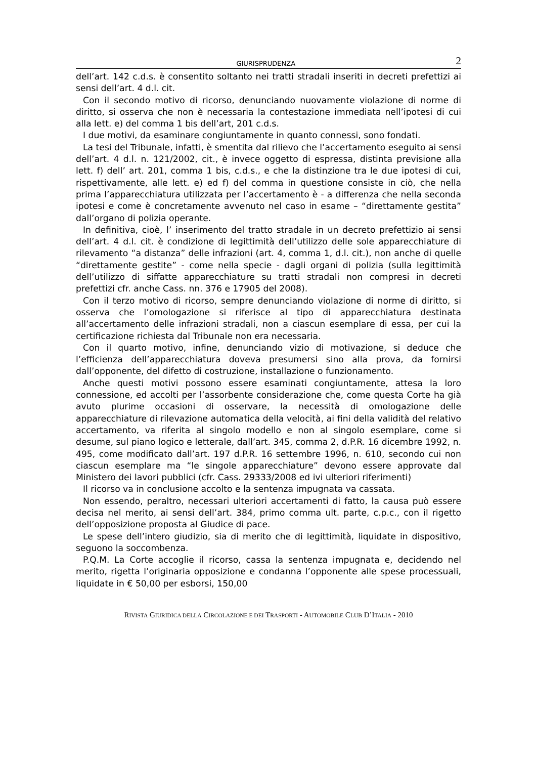GIURISPRUDENZA 2
dell’art. 142 c.d.s. è consentito soltanto nei tratti stradali inseriti in decreti prefettizi ai sensi dell’art. 4 d.l. cit.
Con il secondo motivo di ricorso, denunciando nuovamente violazione di norme di diritto, si osserva che non è necessaria la contestazione immediata nell’ipotesi di cui alla lett. e) del comma 1 bis dell’art, 201 c.d.s.
I due motivi, da esaminare congiuntamente in quanto connessi, sono fondati.
La tesi del Tribunale, infatti, è smentita dal rilievo che l’accertamento eseguito ai sensi dell’art. 4 d.l. n. 121/2002, cit., è invece oggetto di espressa, distinta previsione alla lett. f) dell’ art. 201, comma 1 bis, c.d.s., e che la distinzione tra le due ipotesi di cui, rispettivamente, alle lett. e) ed f) del comma in questione consiste in ciò, che nella prima l’apparecchiatura utilizzata per l’accertamento è - a differenza che nella seconda ipotesi e come è concretamente avvenuto nel caso in esame – “direttamente gestita” dall’organo di polizia operante.
In definitiva, cioè, l’ inserimento del tratto stradale in un decreto prefettizio ai sensi dell’art. 4 d.l. cit. è condizione di legittimità dell’utilizzo delle sole apparecchiature di rilevamento “a distanza” delle infrazioni (art. 4, comma 1, d.l. cit.), non anche di quelle “direttamente gestite” - come nella specie - dagli organi di polizia (sulla legittimità dell’utilizzo di siffatte apparecchiature su tratti stradali non compresi in decreti prefettizi cfr. anche Cass. nn. 376 e 17905 del 2008).
Con il terzo motivo di ricorso, sempre denunciando violazione di norme di diritto, si osserva che l’omologazione si riferisce al tipo di apparecchiatura destinata all’accertamento delle infrazioni stradali, non a ciascun esemplare di essa, per cui la certificazione richiesta dal Tribunale non era necessaria.
Con il quarto motivo, infine, denunciando vizio di motivazione, si deduce che l’efficienza dell’apparecchiatura doveva presumersi sino alla prova, da fornirsi dall’opponente, del difetto di costruzione, installazione o funzionamento.
Anche questi motivi possono essere esaminati congiuntamente, attesa la loro connessione, ed accolti per l’assorbente considerazione che, come questa Corte ha già avuto plurime occasioni di osservare, la necessità di omologazione delle apparecchiature di rilevazione automatica della velocità, ai fini della validità del relativo accertamento, va riferita al singolo modello e non al singolo esemplare, come si desume, sul piano logico e letterale, dall’art. 345, comma 2, d.P.R. 16 dicembre 1992, n. 495, come modificato dall’art. 197 d.P.R. 16 settembre 1996, n. 610, secondo cui non ciascun esemplare ma “le singole apparecchiature” devono essere approvate dal Ministero dei lavori pubblici (cfr. Cass. 29333/2008 ed ivi ulteriori riferimenti)
Il ricorso va in conclusione accolto e la sentenza impugnata va cassata.
Non essendo, peraltro, necessari ulteriori accertamenti di fatto, la causa può essere decisa nel merito, ai sensi dell’art. 384, primo comma ult. parte, c.p.c., con il rigetto dell’opposizione proposta al Giudice di pace.
Le spese dell’intero giudizio, sia di merito che di legittimità, liquidate in dispositivo, seguono la soccombenza.
P.Q.M. La Corte accoglie il ricorso, cassa la sentenza impugnata e, decidendo nel merito, rigetta l’originaria opposizione e condanna l’opponente alle spese processuali, liquidate in € 50,00 per esborsi, 150,00
RIVISTA GIURIDICA DELLA CIRCOLAZIONE E DEI TRASPORTI - AUTOMOBILE CLUB D’ITALIA - 2010